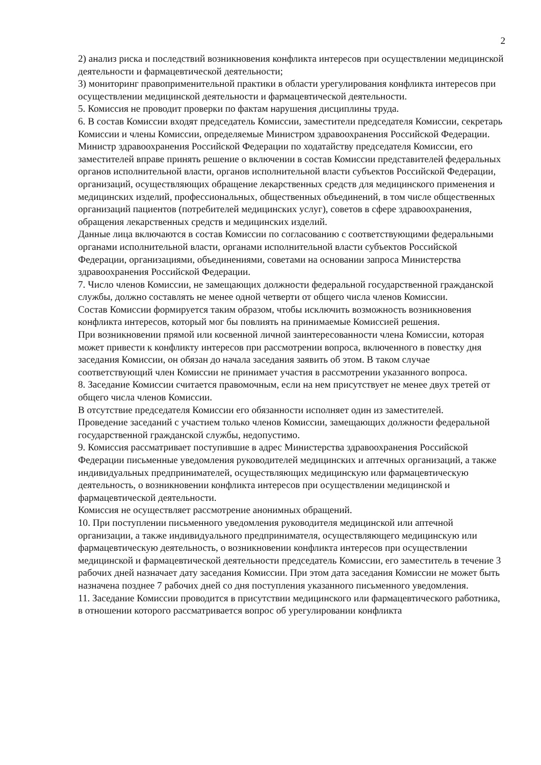2
2) анализ риска и последствий возникновения конфликта интересов при осуществлении медицинской деятельности и фармацевтической деятельности;
3) мониторинг правоприменительной практики в области урегулирования конфликта интересов при осуществлении медицинской деятельности и фармацевтической деятельности.
5. Комиссия не проводит проверки по фактам нарушения дисциплины труда.
6. В состав Комиссии входят председатель Комиссии, заместители председателя Комиссии, секретарь Комиссии и члены Комиссии, определяемые Министром здравоохранения Российской Федерации.
Министр здравоохранения Российской Федерации по ходатайству председателя Комиссии, его заместителей вправе принять решение о включении в состав Комиссии представителей федеральных органов исполнительной власти, органов исполнительной власти субъектов Российской Федерации, организаций, осуществляющих обращение лекарственных средств для медицинского применения и медицинских изделий, профессиональных, общественных объединений, в том числе общественных организаций пациентов (потребителей медицинских услуг), советов в сфере здравоохранения, обращения лекарственных средств и медицинских изделий.
Данные лица включаются в состав Комиссии по согласованию с соответствующими федеральными органами исполнительной власти, органами исполнительной власти субъектов Российской Федерации, организациями, объединениями, советами на основании запроса Министерства здравоохранения Российской Федерации.
7. Число членов Комиссии, не замещающих должности федеральной государственной гражданской службы, должно составлять не менее одной четверти от общего числа членов Комиссии.
Состав Комиссии формируется таким образом, чтобы исключить возможность возникновения конфликта интересов, который мог бы повлиять на принимаемые Комиссией решения.
При возникновении прямой или косвенной личной заинтересованности члена Комиссии, которая может привести к конфликту интересов при рассмотрении вопроса, включенного в повестку дня заседания Комиссии, он обязан до начала заседания заявить об этом. В таком случае соответствующий член Комиссии не принимает участия в рассмотрении указанного вопроса.
8. Заседание Комиссии считается правомочным, если на нем присутствует не менее двух третей от общего числа членов Комиссии.
В отсутствие председателя Комиссии его обязанности исполняет один из заместителей.
Проведение заседаний с участием только членов Комиссии, замещающих должности федеральной государственной гражданской службы, недопустимо.
9. Комиссия рассматривает поступившие в адрес Министерства здравоохранения Российской Федерации письменные уведомления руководителей медицинских и аптечных организаций, а также индивидуальных предпринимателей, осуществляющих медицинскую или фармацевтическую деятельность, о возникновении конфликта интересов при осуществлении медицинской и фармацевтической деятельности.
Комиссия не осуществляет рассмотрение анонимных обращений.
10. При поступлении письменного уведомления руководителя медицинской или аптечной организации, а также индивидуального предпринимателя, осуществляющего медицинскую или фармацевтическую деятельность, о возникновении конфликта интересов при осуществлении медицинской и фармацевтической деятельности председатель Комиссии, его заместитель в течение 3 рабочих дней назначает дату заседания Комиссии. При этом дата заседания Комиссии не может быть назначена позднее 7 рабочих дней со дня поступления указанного письменного уведомления.
11. Заседание Комиссии проводится в присутствии медицинского или фармацевтического работника, в отношении которого рассматривается вопрос об урегулировании конфликта